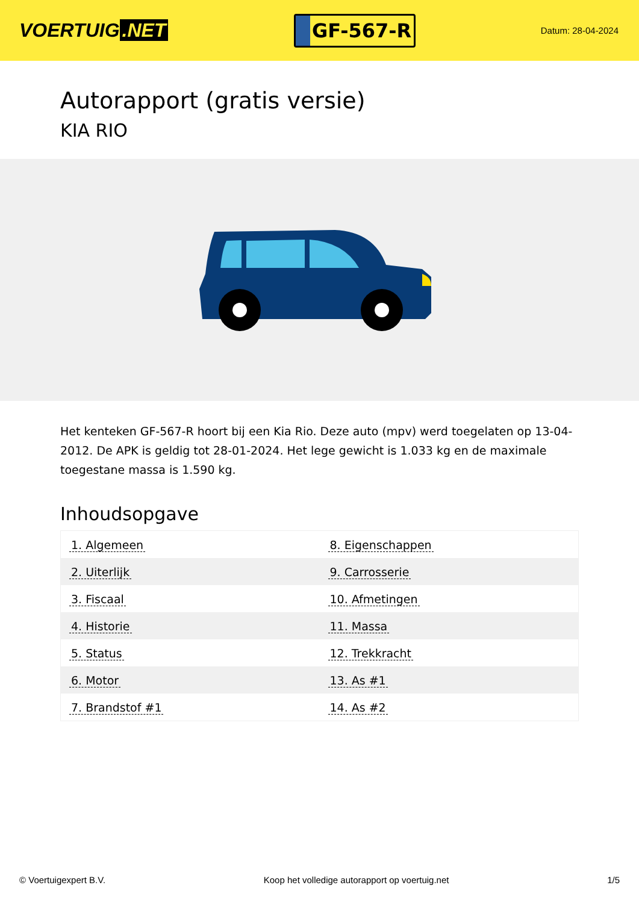VOERTUIG.NET
GF-567-R
Datum: 28-04-2024
Autorapport (gratis versie)
KIA RIO
Het kenteken GF-567-R hoort bij een Kia Rio. Deze auto (mpv) werd toegelaten op 13-04-2012. De APK is geldig tot 28-01-2024. Het lege gewicht is 1.033 kg en de maximale toegestane massa is 1.590 kg.
Inhoudsopgave
| 1. Algemeen | 8. Eigenschappen |
| 2. Uiterlijk | 9. Carrosserie |
| 3. Fiscaal | 10. Afmetingen |
| 4. Historie | 11. Massa |
| 5. Status | 12. Trekkracht |
| 6. Motor | 13. As #1 |
| 7. Brandstof #1 | 14. As #2 |
© Voertuigexpert B.V. Koop het volledige autorapport op voertuig.net 1/5